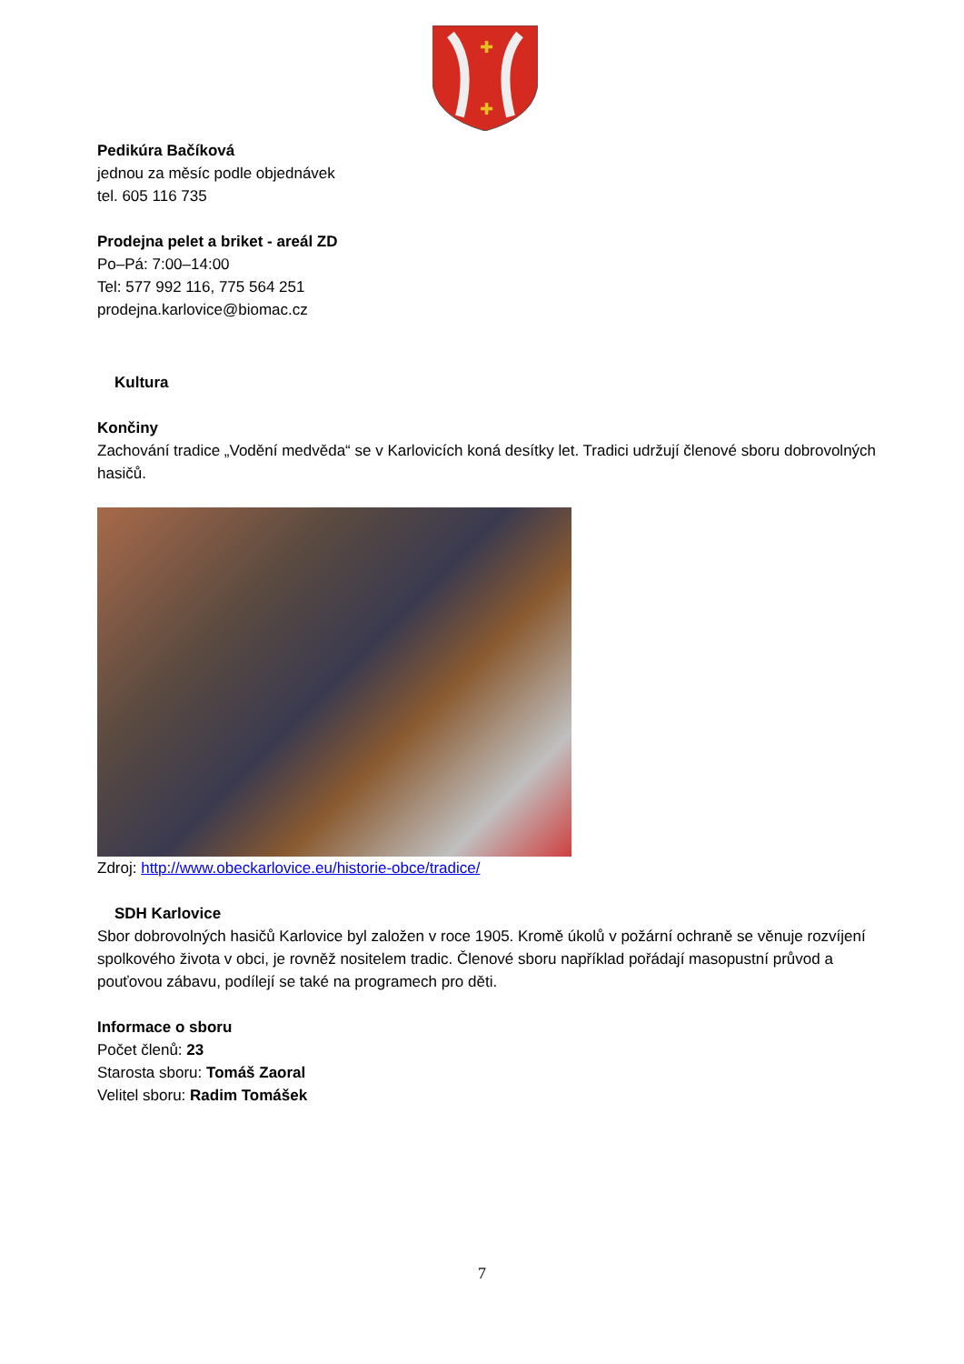✚
✚
Pedikúra Bačíková
jednou za měsíc podle objednávek
tel. 605 116 735
Prodejna pelet a briket - areál ZD
Po–Pá: 7:00–14:00
Tel: 577 992 116, 775 564 251
prodejna.karlovice@biomac.cz
Kultura
Končiny
Zachování tradice „Vodění medvěda“ se v Karlovicích koná desítky let. Tradici udržují členové sboru dobrovolných hasičů.
Zdroj: http://www.obeckarlovice.eu/historie-obce/tradice/
SDH Karlovice
Sbor dobrovolných hasičů Karlovice byl založen v roce 1905. Kromě úkolů v požární ochraně se věnuje rozvíjení spolkového života v obci, je rovněž nositelem tradic. Členové sboru například pořádají masopustní průvod a pouťovou zábavu, podílejí se také na programech pro děti.
Informace o sboru
Počet členů: 23
Starosta sboru: Tomáš Zaoral
Velitel sboru: Radim Tomášek
7